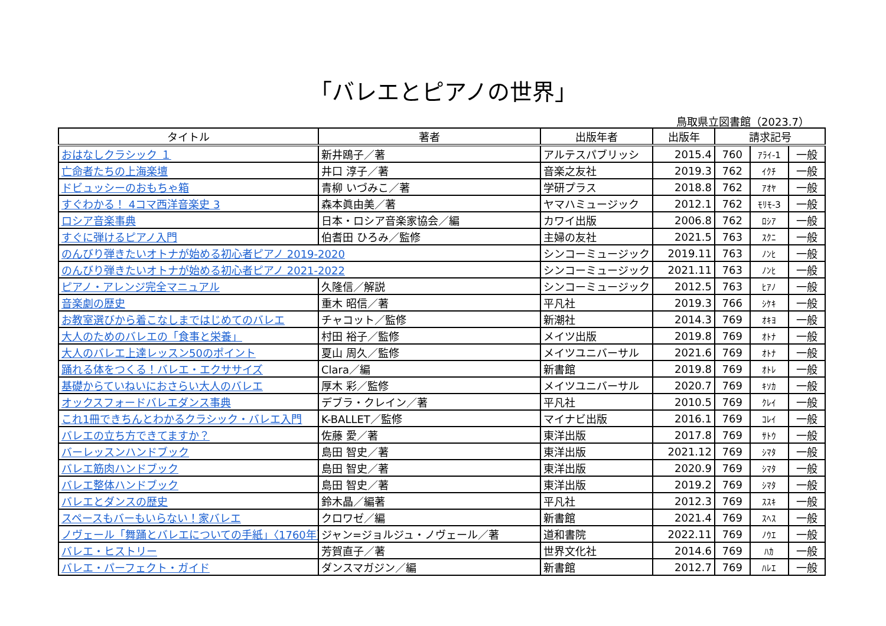「バレエとピアノの世界」
鳥取県立図書館（2023.7）
| タイトル | 著者 | 出版年者 | 出版年 | 請求記号 | | |
| --- | --- | --- | --- | --- | --- | --- |
| おはなしクラシック １ | 新井鴎子／著 | アルテスパブリッシ | 2015.4 | 760 | ｱﾗｲ-1 | 一般 |
| 亡命者たちの上海楽壇 | 井口 淳子／著 | 音楽之友社 | 2019.3 | 762 | ｲｸﾁ | 一般 |
| ドビュッシーのおもちゃ箱 | 青柳 いづみこ／著 | 学研プラス | 2018.8 | 762 | ｱｵﾔ | 一般 |
| すぐわかる！ 4コマ西洋音楽史 3 | 森本眞由美／著 | ヤマハミュージック | 2012.1 | 762 | ﾓﾘﾓ-3 | 一般 |
| ロシア音楽事典 | 日本・ロシア音楽家協会／編 | カワイ出版 | 2006.8 | 762 | ﾛｼｱ | 一般 |
| すぐに弾けるピアノ入門 | 伯耆田 ひろみ／監修 | 主婦の友社 | 2021.5 | 763 | ｽｸﾆ | 一般 |
| のんびり弾きたいオトナが始める初心者ピアノ 2019-2020 | | シンコーミュージック | 2019.11 | 763 | ﾉﾝﾋ | 一般 |
| のんびり弾きたいオトナが始める初心者ピアノ 2021-2022 | | シンコーミュージック | 2021.11 | 763 | ﾉﾝﾋ | 一般 |
| ピアノ・アレンジ完全マニュアル | 久隆信／解説 | シンコーミュージック | 2012.5 | 763 | ﾋｱﾉ | 一般 |
| 音楽劇の歴史 | 重木 昭信／著 | 平凡社 | 2019.3 | 766 | ｼｹｷ | 一般 |
| お教室選びから着こなしまではじめてのバレエ | チャコット／監修 | 新潮社 | 2014.3 | 769 | ｵｷﾖ | 一般 |
| 大人のためのバレエの「食事と栄養」 | 村田 裕子／監修 | メイツ出版 | 2019.8 | 769 | ｵﾄﾅ | 一般 |
| 大人のバレエ上達レッスン50のポイント | 夏山 周久／監修 | メイツユニバーサル | 2021.6 | 769 | ｵﾄﾅ | 一般 |
| 踊れる体をつくる！バレエ・エクササイズ | Clara／編 | 新書館 | 2019.8 | 769 | ｵﾄﾚ | 一般 |
| 基礎からていねいにおさらい大人のバレエ | 厚木 彩／監修 | メイツユニバーサル | 2020.7 | 769 | ｷｿｶ | 一般 |
| オックスフォードバレエダンス事典 | デブラ・クレイン／著 | 平凡社 | 2010.5 | 769 | ｸﾚｲ | 一般 |
| これ1冊できちんとわかるクラシック・バレエ入門 | K-BALLET／監修 | マイナビ出版 | 2016.1 | 769 | ｺﾚｲ | 一般 |
| バレエの立ち方できてますか？ | 佐藤 愛／著 | 東洋出版 | 2017.8 | 769 | ｻﾄｳ | 一般 |
| バーレッスンハンドブック | 島田 智史／著 | 東洋出版 | 2021.12 | 769 | ｼﾏﾀ | 一般 |
| バレエ筋肉ハンドブック | 島田 智史／著 | 東洋出版 | 2020.9 | 769 | ｼﾏﾀ | 一般 |
| バレエ整体ハンドブック | 島田 智史／著 | 東洋出版 | 2019.2 | 769 | ｼﾏﾀ | 一般 |
| バレエとダンスの歴史 | 鈴木晶／編著 | 平凡社 | 2012.3 | 769 | ｽｽｷ | 一般 |
| スペースもバーもいらない！家バレエ | クロワゼ／編 | 新書館 | 2021.4 | 769 | ｽﾍｽ | 一般 |
| ノヴェール「舞踊とバレエについての手紙」〈1760年〉 | ジャン=ジョルジュ・ノヴェール／著 | 道和書院 | 2022.11 | 769 | ﾉｳｴ | 一般 |
| バレエ・ヒストリー | 芳賀直子／著 | 世界文化社 | 2014.6 | 769 | ﾊｶ | 一般 |
| バレエ・パーフェクト・ガイド | ダンスマガジン／編 | 新書館 | 2012.7 | 769 | ﾊﾚｴ | 一般 |